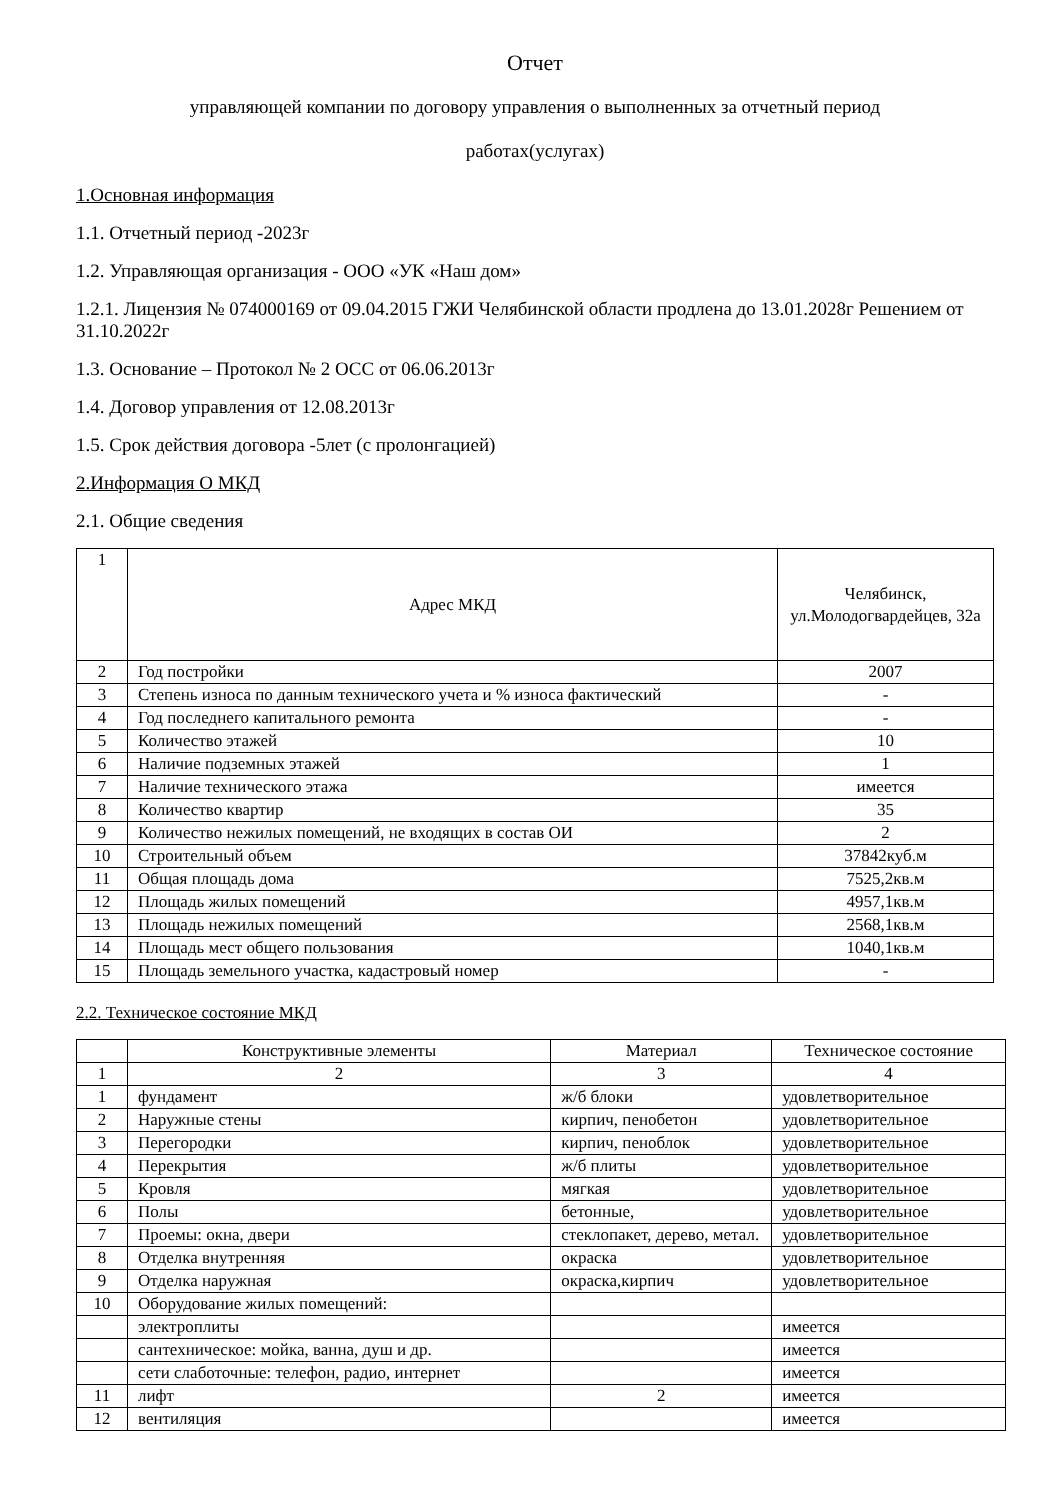Отчет
управляющей компании по договору управления о выполненных за отчетный период
работах(услугах)
1.Основная информация
1.1. Отчетный период -2023г
1.2. Управляющая организация - ООО «УК «Наш дом»
1.2.1. Лицензия № 074000169 от 09.04.2015 ГЖИ Челябинской области продлена до 13.01.2028г Решением от 31.10.2022г
1.3. Основание – Протокол № 2 ОСС от 06.06.2013г
1.4. Договор управления от 12.08.2013г
1.5. Срок действия договора -5лет (с пролонгацией)
2.Информация О МКД
2.1. Общие сведения
| 1 | Адрес МКД | Челябинск, ул.Молодогвардейцев, 32а |
| 2 | Год постройки | 2007 |
| 3 | Степень износа по данным технического учета и % износа фактический | - |
| 4 | Год последнего капитального ремонта | - |
| 5 | Количество этажей | 10 |
| 6 | Наличие подземных этажей | 1 |
| 7 | Наличие технического этажа | имеется |
| 8 | Количество квартир | 35 |
| 9 | Количество нежилых помещений, не входящих в состав ОИ | 2 |
| 10 | Строительный объем | 37842куб.м |
| 11 | Общая площадь дома | 7525,2кв.м |
| 12 | Площадь жилых помещений | 4957,1кв.м |
| 13 | Площадь нежилых помещений | 2568,1кв.м |
| 14 | Площадь мест общего пользования | 1040,1кв.м |
| 15 | Площадь земельного участка, кадастровый номер | - |
2.2. Техническое состояние МКД
| | Конструктивные элементы | Материал | Техническое состояние |
| --- | --- | --- | --- |
| 1 | 2 | 3 | 4 |
| 1 | фундамент | ж/б блоки | удовлетворительное |
| 2 | Наружные стены | кирпич, пенобетон | удовлетворительное |
| 3 | Перегородки | кирпич, пеноблок | удовлетворительное |
| 4 | Перекрытия | ж/б плиты | удовлетворительное |
| 5 | Кровля | мягкая | удовлетворительное |
| 6 | Полы | бетонные, | удовлетворительное |
| 7 | Проемы: окна, двери | стеклопакет, дерево, метал. | удовлетворительное |
| 8 | Отделка внутренняя | окраска | удовлетворительное |
| 9 | Отделка наружная | окраска,кирпич | удовлетворительное |
| 10 | Оборудование жилых помещений: | | |
| | электроплиты | | имеется |
| | сантехническое: мойка, ванна, душ и др. | | имеется |
| | сети слаботочные: телефон, радио, интернет | | имеется |
| 11 | лифт | 2 | имеется |
| 12 | вентиляция | | имеется |